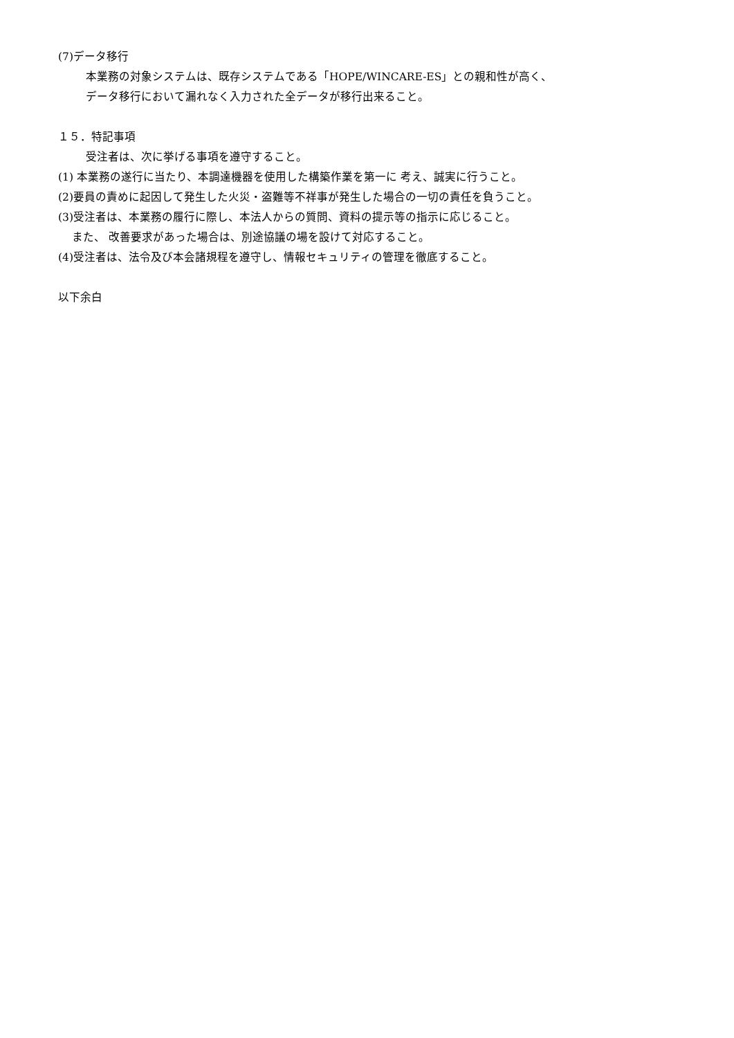(7)データ移行
本業務の対象システムは、既存システムである「HOPE/WINCARE-ES」との親和性が高く、
データ移行において漏れなく入力された全データが移行出来ること。
１５．特記事項
受注者は、次に挙げる事項を遵守すること。
(1) 本業務の遂行に当たり、本調達機器を使用した構築作業を第一に 考え、誠実に行うこと。
(2)要員の責めに起因して発生した火災・盗難等不祥事が発生した場合の一切の責任を負うこと。
(3)受注者は、本業務の履行に際し、本法人からの質問、資料の提示等の指示に応じること。
また、 改善要求があった場合は、別途協議の場を設けて対応すること。
(4)受注者は、法令及び本会諸規程を遵守し、情報セキュリティの管理を徹底すること。
以下余白